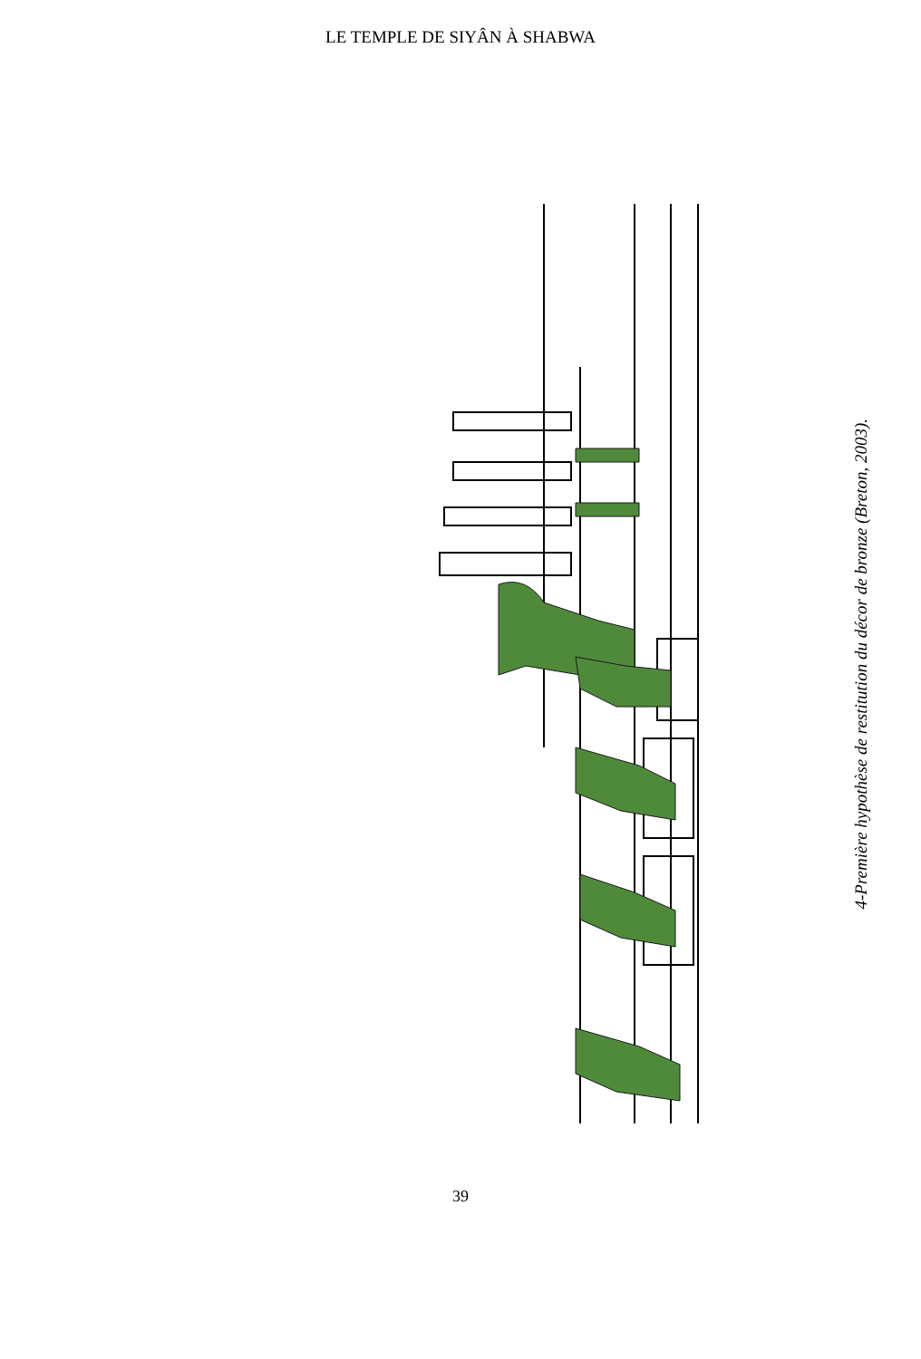LE TEMPLE DE SIYÂN À SHABWA
4-Première hypothèse de restitution du décor de bronze (Breton, 2003).
39